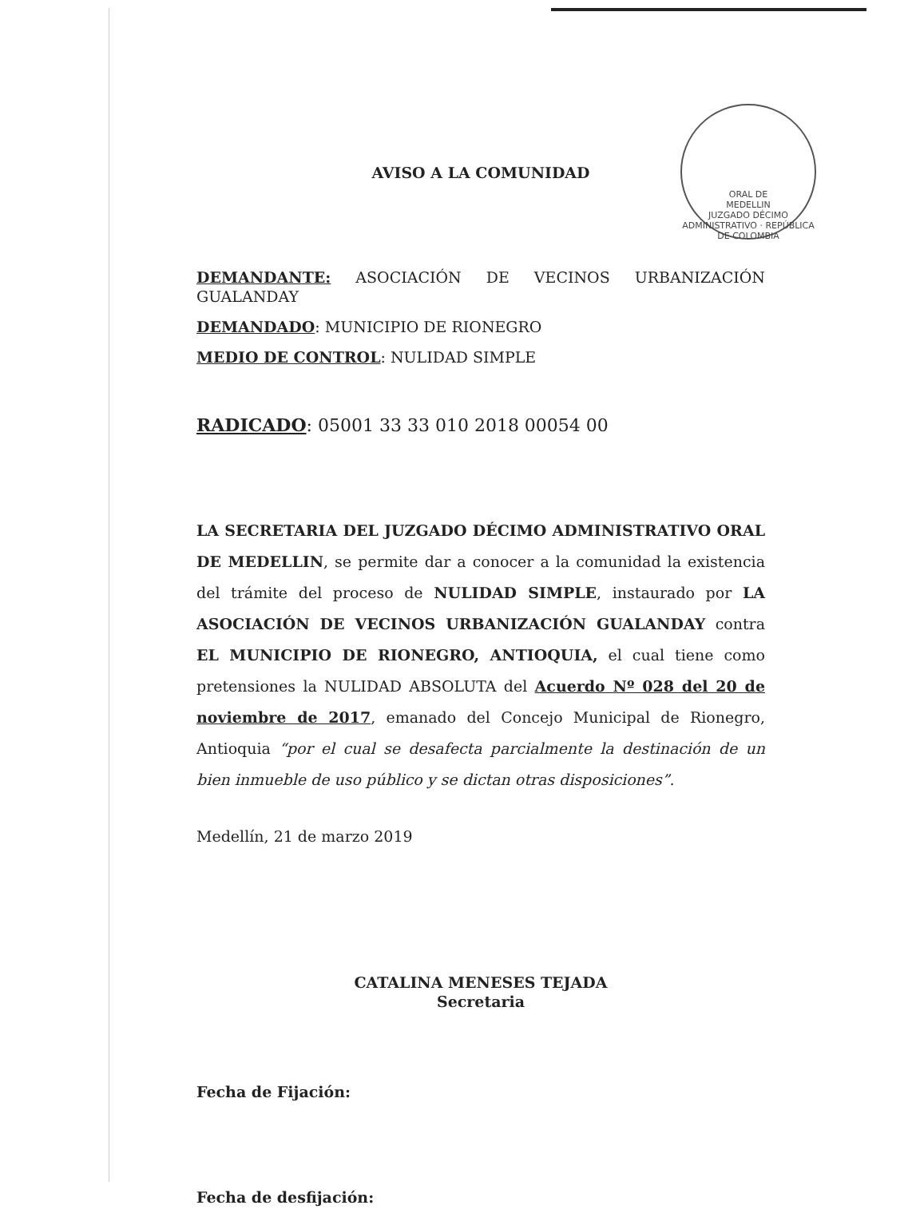ORAL DE
MEDELLIN
JUZGADO DÉCIMO ADMINISTRATIVO · REPÚBLICA DE COLOMBIA
AVISO A LA COMUNIDAD
DEMANDANTE: ASOCIACIÓN DE VECINOS URBANIZACIÓN GUALANDAY
DEMANDADO: MUNICIPIO DE RIONEGRO
MEDIO DE CONTROL: NULIDAD SIMPLE
RADICADO: 05001 33 33 010 2018 00054 00
LA SECRETARIA DEL JUZGADO DÉCIMO ADMINISTRATIVO ORAL DE MEDELLIN, se permite dar a conocer a la comunidad la existencia del trámite del proceso de NULIDAD SIMPLE, instaurado por LA ASOCIACIÓN DE VECINOS URBANIZACIÓN GUALANDAY contra EL MUNICIPIO DE RIONEGRO, ANTIOQUIA, el cual tiene como pretensiones la NULIDAD ABSOLUTA del Acuerdo Nº 028 del 20 de noviembre de 2017, emanado del Concejo Municipal de Rionegro, Antioquia “por el cual se desafecta parcialmente la destinación de un bien inmueble de uso público y se dictan otras disposiciones”.
Medellín, 21 de marzo 2019
CATALINA MENESES TEJADA
Secretaria
Fecha de Fijación:
Fecha de desfijación: